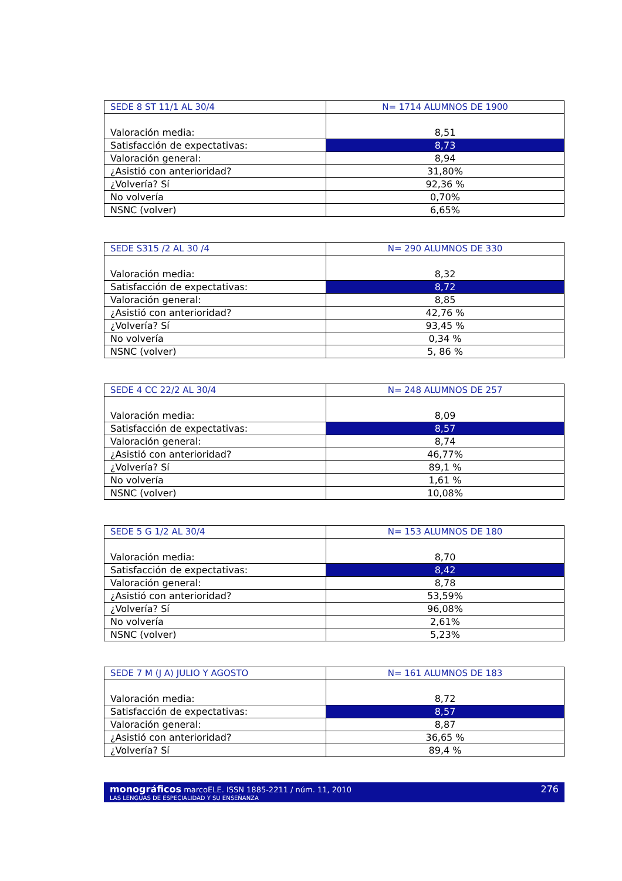| SEDE 8 ST 11/1 AL 30/4 | N= 1714 ALUMNOS DE 1900 |
| --- | --- |
| Valoración media: | 8,51 |
| Satisfacción de expectativas: | 8,73 |
| Valoración general: | 8,94 |
| ¿Asistió con anterioridad? | 31,80% |
| ¿Volvería? Sí | 92,36 % |
| No volvería | 0,70% |
| NSNC (volver) | 6,65% |
| SEDE S315 /2 AL 30 /4 | N= 290 ALUMNOS DE 330 |
| --- | --- |
| Valoración media: | 8,32 |
| Satisfacción de expectativas: | 8,72 |
| Valoración general: | 8,85 |
| ¿Asistió con anterioridad? | 42,76 % |
| ¿Volvería? Sí | 93,45 % |
| No volvería | 0,34 % |
| NSNC (volver) | 5, 86 % |
| SEDE 4 CC 22/2 AL 30/4 | N= 248 ALUMNOS DE 257 |
| --- | --- |
| Valoración media: | 8,09 |
| Satisfacción de expectativas: | 8,57 |
| Valoración general: | 8,74 |
| ¿Asistió con anterioridad? | 46,77% |
| ¿Volvería? Sí | 89,1 % |
| No volvería | 1,61 % |
| NSNC (volver) | 10,08% |
| SEDE 5 G 1/2 AL 30/4 | N= 153 ALUMNOS DE 180 |
| --- | --- |
| Valoración media: | 8,70 |
| Satisfacción de expectativas: | 8,42 |
| Valoración general: | 8,78 |
| ¿Asistió con anterioridad? | 53,59% |
| ¿Volvería? Sí | 96,08% |
| No volvería | 2,61% |
| NSNC (volver) | 5,23% |
| SEDE 7 M (J A) JULIO Y AGOSTO | N= 161 ALUMNOS DE 183 |
| --- | --- |
| Valoración media: | 8,72 |
| Satisfacción de expectativas: | 8,57 |
| Valoración general: | 8,87 |
| ¿Asistió con anterioridad? | 36,65 % |
| ¿Volvería? Sí | 89,4 % |
monográficos marcoELE. ISSN 1885-2211 / núm. 11, 2010
LAS LENGUAS DE ESPECIALIDAD Y SU ENSEÑANZA
276